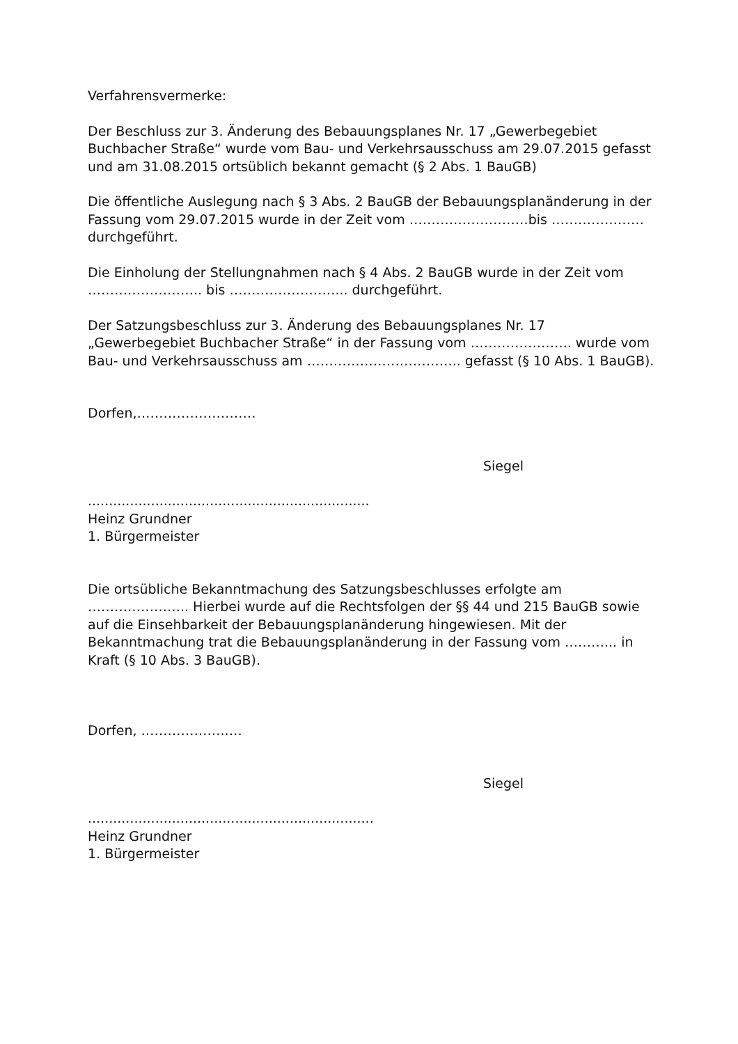Verfahrensvermerke:
Der Beschluss zur 3. Änderung des Bebauungsplanes Nr. 17 „Gewerbegebiet Buchbacher Straße“ wurde vom Bau- und Verkehrsausschuss am 29.07.2015 gefasst und am 31.08.2015 ortsüblich bekannt gemacht (§ 2 Abs. 1 BauGB)
Die öffentliche Auslegung nach § 3 Abs. 2 BauGB der Bebauungsplanänderung in der Fassung vom 29.07.2015 wurde in der Zeit vom ………………………bis ………………… durchgeführt.
Die Einholung der Stellungnahmen nach § 4 Abs. 2 BauGB wurde in der Zeit vom …………………….. bis ……………………... durchgeführt.
Der Satzungsbeschluss zur 3. Änderung des Bebauungsplanes Nr. 17 „Gewerbegebiet Buchbacher Straße“ in der Fassung vom ………………….. wurde vom Bau- und Verkehrsausschuss am …………………………….. gefasst (§ 10 Abs. 1 BauGB).
Dorfen,………………………
Siegel
...................................................................
Heinz Grundner
1. Bürgermeister
Die ortsübliche Bekanntmachung des Satzungsbeschlusses erfolgte am ………………….. Hierbei wurde auf die Rechtsfolgen der §§ 44 und 215 BauGB sowie auf die Einsehbarkeit der Bebauungsplanänderung hingewiesen. Mit der Bekanntmachung trat die Bebauungsplanänderung in der Fassung vom ………... in Kraft (§ 10 Abs. 3 BauGB).
Dorfen, ………………..…
Siegel
....................................................................
Heinz Grundner
1. Bürgermeister